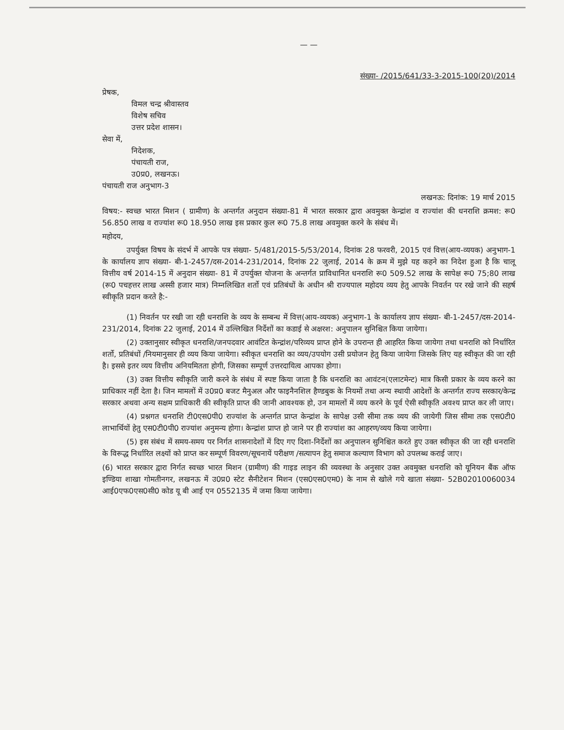— —
संख्या- /2015/641/33-3-2015-100(20)/2014
प्रेषक,
विमल चन्द्र श्रीवास्तव
विशेष सचिव
उत्तर प्रदेश शासन।
सेवा में,
निदेशक,
पंचायती राज,
उ0प्र0, लखनऊ।
पंचायती राज अनुभाग-3
लखनऊ: दिनांक: 19 मार्च 2015
विषय:- स्वच्छ भारत मिशन ( ग्रामीण) के अन्तर्गत अनुदान संख्या-81 में भारत सरकार द्वारा अवमुक्त केन्द्रांश व राज्यांश की धनराशि क्रमश: रू0 56.850 लाख व राज्यांश रू0 18.950 लाख इस प्रकार कुल रू0 75.8 लाख अवमुक्त करने के संबंध में।
महोदय,
उपर्युक्त विषय के संदर्भ में आपके पत्र संख्या- 5/481/2015-5/53/2014, दिनांक 28 फरवरी, 2015 एवं वित्त(आय-व्ययक) अनुभाग-1 के कार्यालय ज्ञाप संख्या- बी-1-2457/दस-2014-231/2014, दिनांक 22 जुलाई, 2014 के क्रम में मुझे यह कहने का निदेश हुआ है कि चालू वित्तीय वर्ष 2014-15 में अनुदान संख्या- 81 में उपर्युक्त योजना के अन्तर्गत प्राविधानित धनराशि रू0 509.52 लाख के सापेक्ष रू0 75;80 लाख (रू0 पचहत्तर लाख अस्सी हजार मात्र) निम्नलिखित शर्तो एवं प्रतिबंधों के अधीन श्री राज्यपाल महोदय व्यय हेतु आपके निवर्तन पर रखे जाने की सहर्ष स्वीकृति प्रदान करते है:-
(1) निवर्तन पर रखी जा रही धनराशि के व्यय के सम्बन्ध में वित्त(आय-व्ययक) अनुभाग-1 के कार्यालय ज्ञाप संख्या- बी-1-2457/दस-2014-231/2014, दिनांक 22 जुलाई, 2014 में उल्लिखित निर्देशों का कडाई से अक्षरश: अनुपालन सुनिश्चित किया जायेगा।
(2) उक्तानुसार स्वीकृत धनराशि/जनपदवार आवंटित केन्द्रांश/परिव्यय प्राप्त होने के उपरान्त ही आहरित किया जायेगा तथा धनराशि को निर्धारित शर्तो, प्रतिबंधों /नियमानुसार ही व्यय किया जायेगा। स्वीकृत धनराशि का व्यय/उपयोग उसी प्रयोजन हेतु किया जायेगा जिसके लिए यह स्वीकृत की जा रही है। इससे इतर व्यय वित्तीय अनियमितता होगी, जिसका सम्पूर्ण उत्तरदायित्व आपका होगा।
(3) उक्त वित्तीय स्वीकृति जारी करने के संबंध में स्पष्ट किया जाता है कि धनराशि का आवंटन(एलाटमेन्ट) मात्र किसी प्रकार के व्यय करने का प्राधिकार नहीं देता है। जिन मामलों में उ0प्र0 बजट मैनुअल और फाइनैनशिल हैण्डबुक के नियमों तथा अन्य स्थायी आदेशों के अन्तर्गत राज्य सरकार/केन्द्र सरकार अथवा अन्य सक्षम प्राधिकारी की स्वीकृति प्राप्त की जानी आवश्यक हो, उन मामलों में व्यय करने के पूर्व ऐसी स्वीकृति अवश्य प्राप्त कर ली जाए।
(4) प्रश्नगत धनराशि टी0एस0पी0 राज्यांश के अन्तर्गत प्राप्त केन्द्रांश के सापेक्ष उसी सीमा तक व्यय की जायेगी जिस सीमा तक एस0टी0 लाभार्थियों हेतु एस0टी0पी0 राज्यांश अनुमन्य होगा। केन्द्रांश प्राप्त हो जाने पर ही राज्यांश का आहरण/व्यय किया जायेगा।
(5) इस संबंध में समय-समय पर निर्गत शासनादेशों में दिए गए दिशा-निर्देशों का अनुपालन सुनिश्चित करते हुए उक्त स्वीकृत की जा रही धनराशि के विरूद्ध निर्धारित लक्ष्यों को प्राप्त कर सम्पूर्ण विवरण/सूचनायें परीक्षण /सत्यापन हेतु समाज कल्याण विभाग को उपलब्ध कराई जाए।
(6) भारत सरकार द्वारा निर्गत स्वच्छ भारत मिशन (ग्रामीण) की गाइड लाइन की व्यवस्था के अनुसार उक्त अवमुक्त धनराशि को यूनियन बैंक ऑफ इण्डिया शाखा गोमतीनगर, लखनऊ में उ0प्र0 स्टेट सैनीटेशन मिशन (एस0एस0एम0) के नाम से खोले गये खाता संख्या- 52B02010060034 आई0एफ0एस0सी0 कोड यू बी आई एन 0552135 में जमा किया जायेगा।